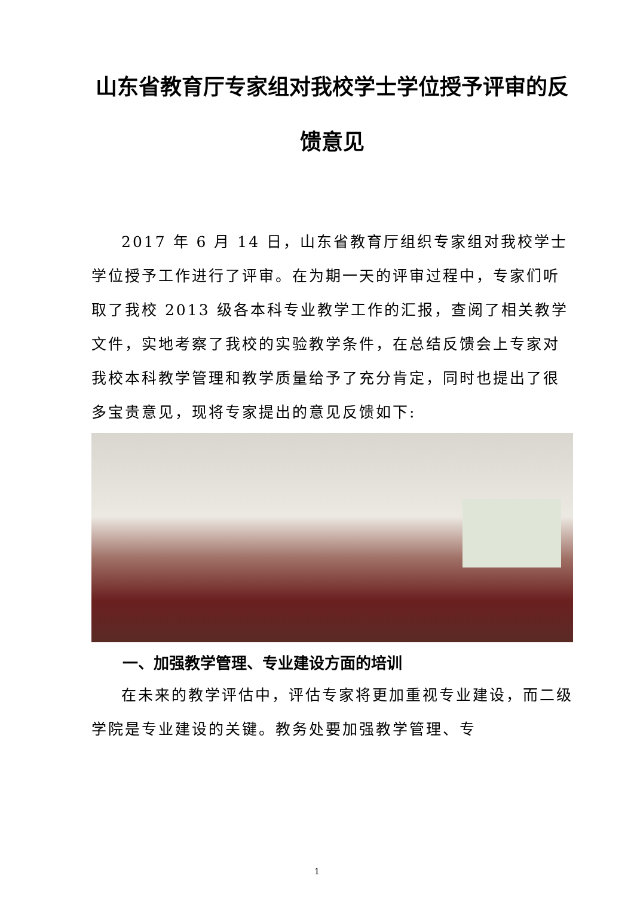山东省教育厅专家组对我校学士学位授予评审的反馈意见
2017 年 6 月 14 日，山东省教育厅组织专家组对我校学士学位授予工作进行了评审。在为期一天的评审过程中，专家们听取了我校 2013 级各本科专业教学工作的汇报，查阅了相关教学文件，实地考察了我校的实验教学条件，在总结反馈会上专家对我校本科教学管理和教学质量给予了充分肯定，同时也提出了很多宝贵意见，现将专家提出的意见反馈如下:
一、加强教学管理、专业建设方面的培训
在未来的教学评估中，评估专家将更加重视专业建设，而二级学院是专业建设的关键。教务处要加强教学管理、专
1